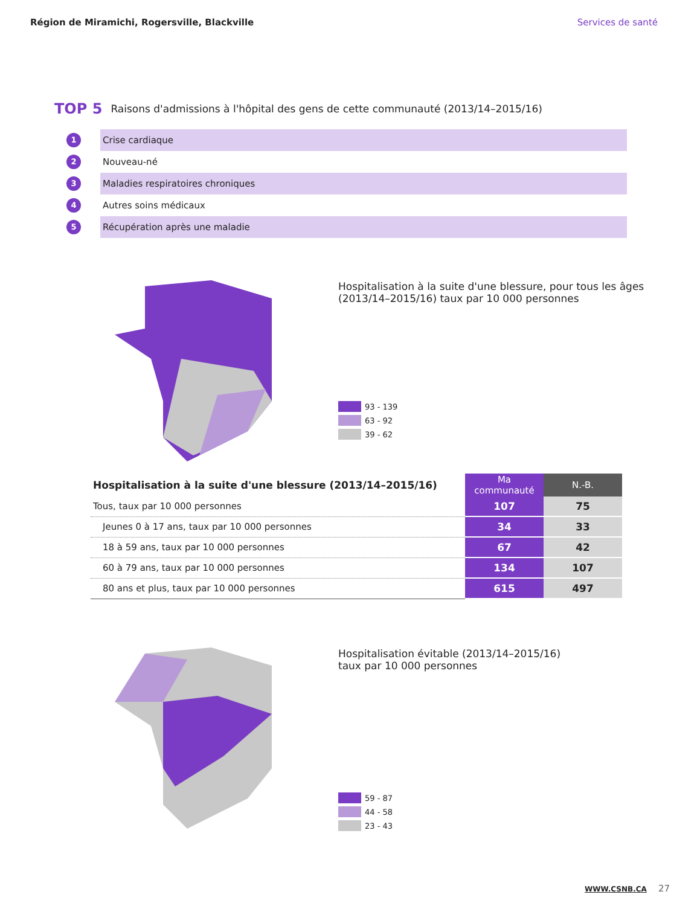Région de Miramichi, Rogersville, Blackville Services de santé
TOP 5 Raisons d'admissions à l'hôpital des gens de cette communauté (2013/14–2015/16)
1 Crise cardiaque
2 Nouveau-né
3 Maladies respiratoires chroniques
4 Autres soins médicaux
5 Récupération après une maladie
Hospitalisation à la suite d'une blessure, pour tous les âges
(2013/14–2015/16) taux par 10 000 personnes
93 - 139
63 - 92
39 - 62
| Hospitalisation à la suite d'une blessure (2013/14–2015/16) | Ma communauté | N.-B. |
| --- | --- | --- |
| Tous, taux par 10 000 personnes | 107 | 75 |
| Jeunes 0 à 17 ans, taux par 10 000 personnes | 34 | 33 |
| 18 à 59 ans, taux par 10 000 personnes | 67 | 42 |
| 60 à 79 ans, taux par 10 000 personnes | 134 | 107 |
| 80 ans et plus, taux par 10 000 personnes | 615 | 497 |
Hospitalisation évitable (2013/14–2015/16)
taux par 10 000 personnes
59 - 87
44 - 58
23 - 43
WWW.CSNB.CA 27